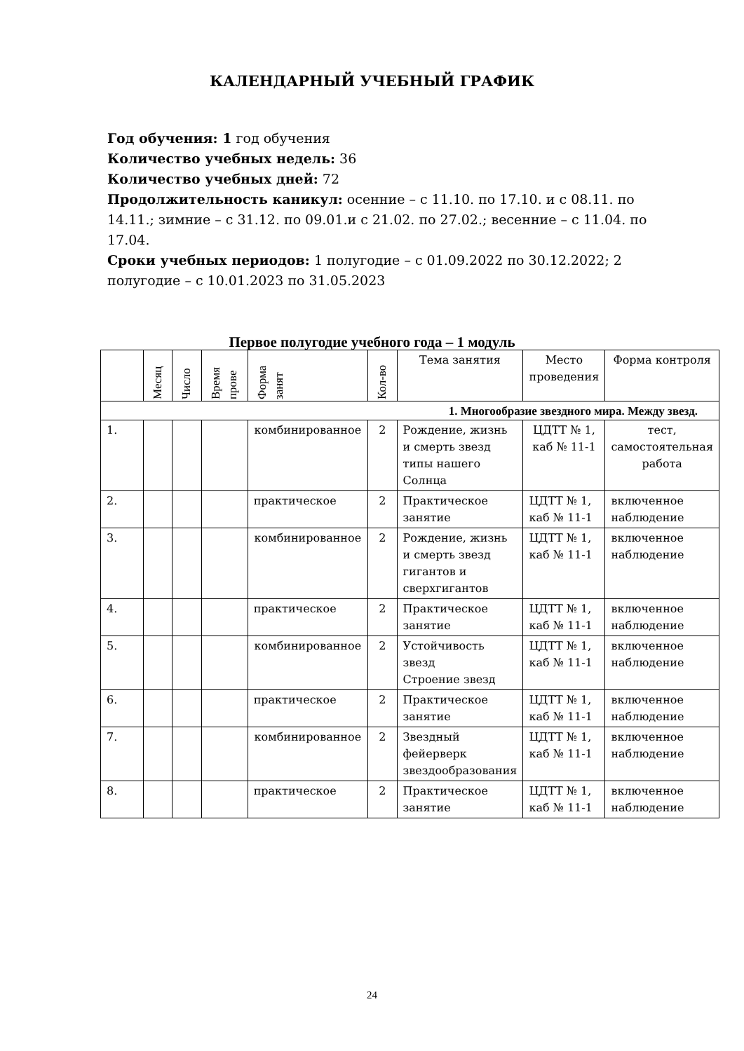КАЛЕНДАРНЫЙ УЧЕБНЫЙ ГРАФИК
Год обучения: 1 год обучения
Количество учебных недель: 36
Количество учебных дней: 72
Продолжительность каникул: осенние – с 11.10. по 17.10. и с 08.11. по 14.11.; зимние – с 31.12. по 09.01.и с 21.02. по 27.02.; весенние – с 11.04. по 17.04.
Сроки учебных периодов: 1 полугодие – с 01.09.2022 по 30.12.2022; 2 полугодие – с 10.01.2023 по 31.05.2023
Первое полугодие учебного года – 1 модуль
| | Месяц | Число | Время прове | Форма занят | Кол-во | Тема занятия | Место проведения | Форма контроля |
| --- | --- | --- | --- | --- | --- | --- | --- | --- |
| 1. Многообразие звездного мира. Между звезд. | | | | | | | | |
| 1. | | | | комбинированное | 2 | Рождение, жизнь и смерть звезд типы нашего Солнца | ЦДТТ № 1, каб № 11-1 | тест, самостоятельная работа |
| 2. | | | | практическое | 2 | Практическое занятие | ЦДТТ № 1, каб № 11-1 | включенное наблюдение |
| 3. | | | | комбинированное | 2 | Рождение, жизнь и смерть звезд гигантов и сверхгигантов | ЦДТТ № 1, каб № 11-1 | включенное наблюдение |
| 4. | | | | практическое | 2 | Практическое занятие | ЦДТТ № 1, каб № 11-1 | включенное наблюдение |
| 5. | | | | комбинированное | 2 | Устойчивость звезд Строение звезд | ЦДТТ № 1, каб № 11-1 | включенное наблюдение |
| 6. | | | | практическое | 2 | Практическое занятие | ЦДТТ № 1, каб № 11-1 | включенное наблюдение |
| 7. | | | | комбинированное | 2 | Звездный фейерверк звездообразования | ЦДТТ № 1, каб № 11-1 | включенное наблюдение |
| 8. | | | | практическое | 2 | Практическое занятие | ЦДТТ № 1, каб № 11-1 | включенное наблюдение |
24